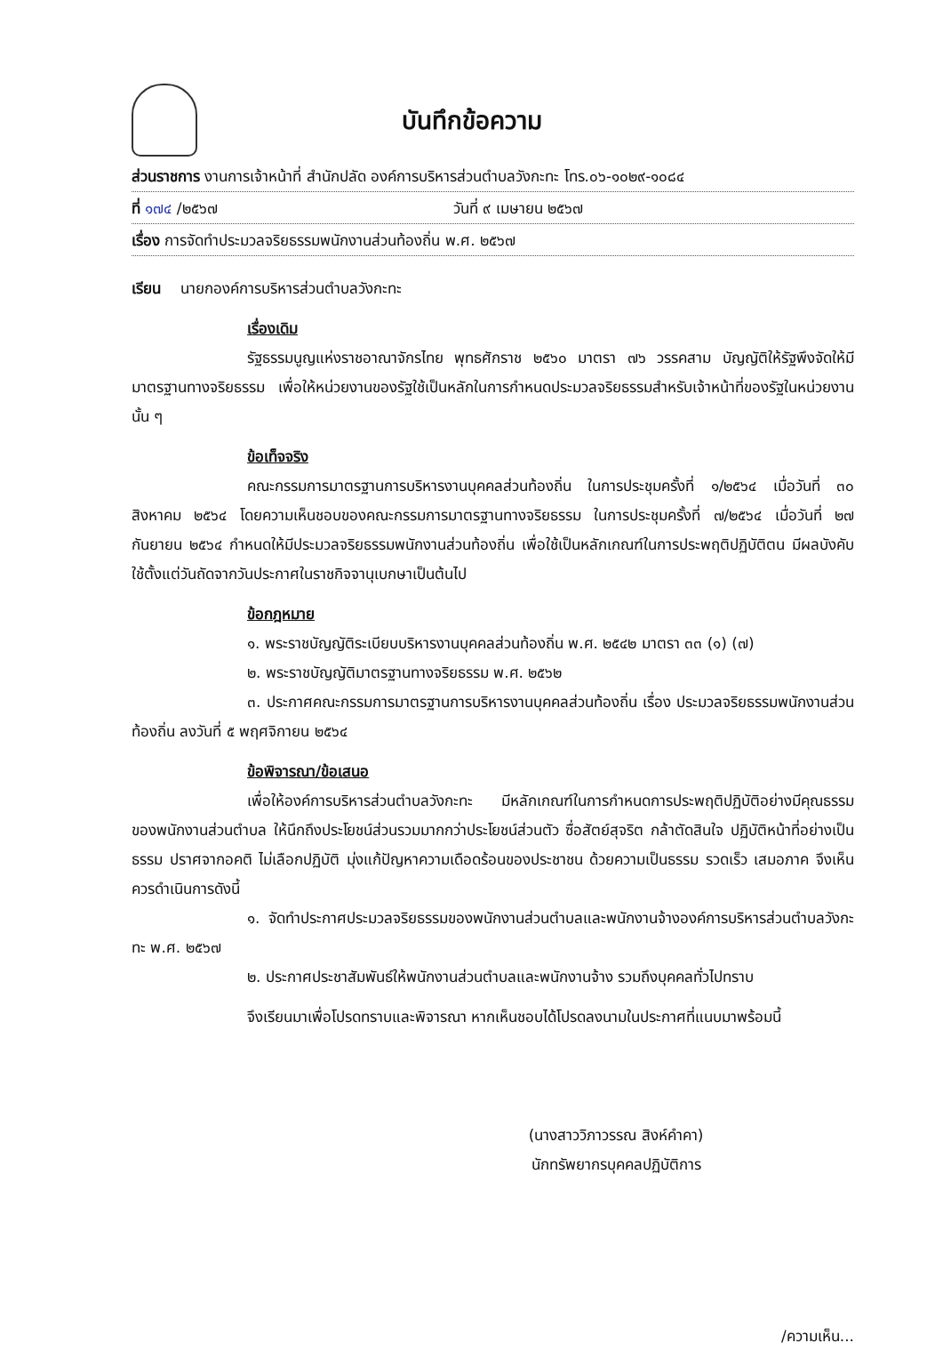บันทึกข้อความ
ส่วนราชการ งานการเจ้าหน้าที่ สำนักปลัด องค์การบริหารส่วนตำบลวังกะทะ โทร.๐๖-๑๐๒๙-๑๐๘๔
ที่ ๑๗๔ /๒๕๖๗ วันที่ ๙ เมษายน ๒๕๖๗
เรื่อง การจัดทำประมวลจริยธรรมพนักงานส่วนท้องถิ่น พ.ศ. ๒๕๖๗
เรียน นายกองค์การบริหารส่วนตำบลวังกะทะ
เรื่องเดิม
รัฐธรรมนูญแห่งราชอาณาจักรไทย พุทธศักราช ๒๕๖๐ มาตรา ๗๖ วรรคสาม บัญญัติให้รัฐพึงจัดให้มีมาตรฐานทางจริยธรรม เพื่อให้หน่วยงานของรัฐใช้เป็นหลักในการกำหนดประมวลจริยธรรมสำหรับเจ้าหน้าที่ของรัฐในหน่วยงานนั้น ๆ
ข้อเท็จจริง
คณะกรรมการมาตรฐานการบริหารงานบุคคลส่วนท้องถิ่น ในการประชุมครั้งที่ ๑/๒๕๖๔ เมื่อวันที่ ๓๐ สิงหาคม ๒๕๖๔ โดยความเห็นชอบของคณะกรรมการมาตรฐานทางจริยธรรม ในการประชุมครั้งที่ ๗/๒๕๖๔ เมื่อวันที่ ๒๗ กันยายน ๒๕๖๔ กำหนดให้มีประมวลจริยธรรมพนักงานส่วนท้องถิ่น เพื่อใช้เป็นหลักเกณฑ์ในการประพฤติปฏิบัติตน มีผลบังคับใช้ตั้งแต่วันถัดจากวันประกาศในราชกิจจานุเบกษาเป็นต้นไป
ข้อกฎหมาย
๑. พระราชบัญญัติระเบียบบริหารงานบุคคลส่วนท้องถิ่น พ.ศ. ๒๕๔๒ มาตรา ๓๓ (๑) (๗)
๒. พระราชบัญญัติมาตรฐานทางจริยธรรม พ.ศ. ๒๕๖๒
๓. ประกาศคณะกรรมการมาตรฐานการบริหารงานบุคคลส่วนท้องถิ่น เรื่อง ประมวลจริยธรรมพนักงานส่วนท้องถิ่น ลงวันที่ ๕ พฤศจิกายน ๒๕๖๔
ข้อพิจารณา/ข้อเสนอ
เพื่อให้องค์การบริหารส่วนตำบลวังกะทะ มีหลักเกณฑ์ในการกำหนดการประพฤติปฏิบัติอย่างมีคุณธรรมของพนักงานส่วนตำบล ให้นึกถึงประโยชน์ส่วนรวมมากกว่าประโยชน์ส่วนตัว ซื่อสัตย์สุจริต กล้าตัดสินใจ ปฏิบัติหน้าที่อย่างเป็นธรรม ปราศจากอคติ ไม่เลือกปฏิบัติ มุ่งแก้ปัญหาความเดือดร้อนของประชาชน ด้วยความเป็นธรรม รวดเร็ว เสมอภาค จึงเห็นควรดำเนินการดังนี้
๑. จัดทำประกาศประมวลจริยธรรมของพนักงานส่วนตำบลและพนักงานจ้างองค์การบริหารส่วนตำบลวังกะทะ พ.ศ. ๒๕๖๗
๒. ประกาศประชาสัมพันธ์ให้พนักงานส่วนตำบลและพนักงานจ้าง รวมถึงบุคคลทั่วไปทราบ
จึงเรียนมาเพื่อโปรดทราบและพิจารณา หากเห็นชอบได้โปรดลงนามในประกาศที่แนบมาพร้อมนี้
(นางสาววิภาวรรณ สิงห์คำคา)
นักทรัพยากรบุคคลปฏิบัติการ
/ความเห็น...